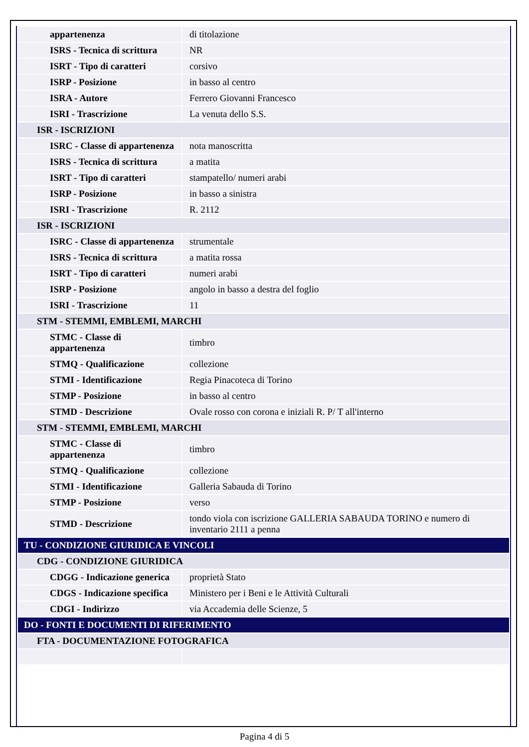| appartenenza | di titolazione |
| ISRS - Tecnica di scrittura | NR |
| ISRT - Tipo di caratteri | corsivo |
| ISRP - Posizione | in basso al centro |
| ISRA - Autore | Ferrero Giovanni Francesco |
| ISRI - Trascrizione | La venuta dello S.S. |
| ISR - ISCRIZIONI | |
| ISRC - Classe di appartenenza | nota manoscritta |
| ISRS - Tecnica di scrittura | a matita |
| ISRT - Tipo di caratteri | stampatello/ numeri arabi |
| ISRP - Posizione | in basso a sinistra |
| ISRI - Trascrizione | R. 2112 |
| ISR - ISCRIZIONI | |
| ISRC - Classe di appartenenza | strumentale |
| ISRS - Tecnica di scrittura | a matita rossa |
| ISRT - Tipo di caratteri | numeri arabi |
| ISRP - Posizione | angolo in basso a destra del foglio |
| ISRI - Trascrizione | 11 |
| STM - STEMMI, EMBLEMI, MARCHI | |
| STMC - Classe di appartenenza | timbro |
| STMQ - Qualificazione | collezione |
| STMI - Identificazione | Regia Pinacoteca di Torino |
| STMP - Posizione | in basso al centro |
| STMD - Descrizione | Ovale rosso con corona e iniziali R. P/ T all'interno |
| STM - STEMMI, EMBLEMI, MARCHI | |
| STMC - Classe di appartenenza | timbro |
| STMQ - Qualificazione | collezione |
| STMI - Identificazione | Galleria Sabauda di Torino |
| STMP - Posizione | verso |
| STMD - Descrizione | tondo viola con iscrizione GALLERIA SABAUDA TORINO e numero di inventario 2111 a penna |
| TU - CONDIZIONE GIURIDICA E VINCOLI | |
| CDG - CONDIZIONE GIURIDICA | |
| CDGG - Indicazione generica | proprietà Stato |
| CDGS - Indicazione specifica | Ministero per i Beni e le Attività Culturali |
| CDGI - Indirizzo | via Accademia delle Scienze, 5 |
| DO - FONTI E DOCUMENTI DI RIFERIMENTO | |
| FTA - DOCUMENTAZIONE FOTOGRAFICA | |
Pagina 4 di 5